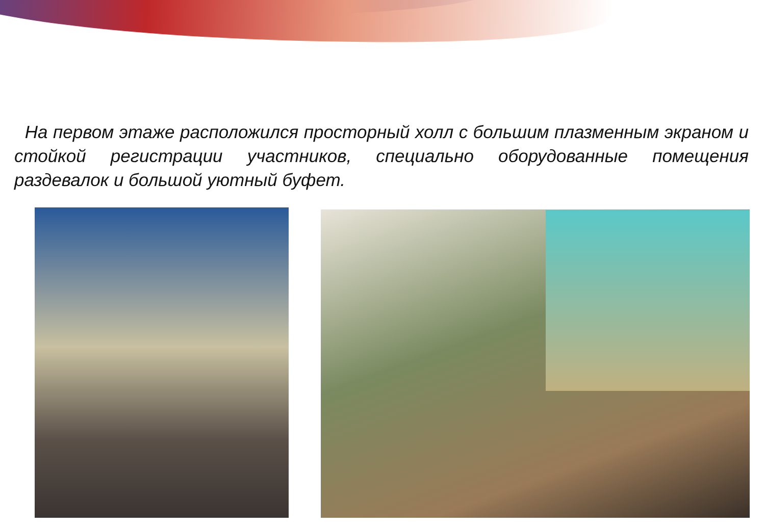На первом этаже расположился просторный холл с большим плазменным экраном и стойкой регистрации участников, специально оборудованные помещения раздевалок и большой уютный буфет.